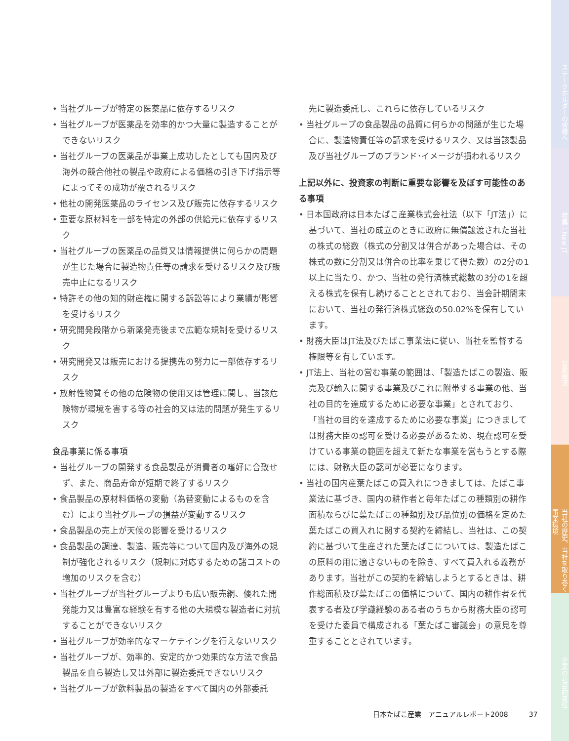• 当社グループが特定の医薬品に依存するリスク
• 当社グループが医薬品を効率的かつ大量に製造することができないリスク
• 当社グループの医薬品が事業上成功したとしても国内及び海外の競合他社の製品や政府による価格の引き下げ指示等によってその成功が覆されるリスク
• 他社の開発医薬品のライセンス及び販売に依存するリスク
• 重要な原材料を一部を特定の外部の供給元に依存するリスク
• 当社グループの医薬品の品質又は情報提供に何らかの問題が生じた場合に製造物責任等の請求を受けるリスク及び販売中止になるリスク
• 特許その他の知的財産権に関する訴訟等により業績が影響を受けるリスク
• 研究開発段階から新薬発売後まで広範な規制を受けるリスク
• 研究開発又は販売における提携先の努力に一部依存するリスク
• 放射性物質その他の危険物の使用又は管理に関し、当該危険物が環境を害する等の社会的又は法的問題が発生するリスク
食品事業に係る事項
• 当社グループの開発する食品製品が消費者の嗜好に合致せず、また、商品寿命が短期で終了するリスク
• 食品製品の原材料価格の変動（為替変動によるものを含む）により当社グループの損益が変動するリスク
• 食品製品の売上が天候の影響を受けるリスク
• 食品製品の調達、製造、販売等について国内及び海外の規制が強化されるリスク（規制に対応するための諸コストの増加のリスクを含む）
• 当社グループが当社グループよりも広い販売網、優れた開発能力又は豊富な経験を有する他の大規模な製造者に対抗することができないリスク
• 当社グループが効率的なマーケテイングを行えないリスク
• 当社グループが、効率的、安定的かつ効果的な方法で食品製品を自ら製造し又は外部に製造委託できないリスク
• 当社グループが飲料製品の製造をすべて国内の外部委託
先に製造委託し、これらに依存しているリスク
• 当社グループの食品製品の品質に何らかの問題が生じた場合に、製造物責任等の請求を受けるリスク、又は当該製品及び当社グループのブランド･イメージが損われるリスク
上記以外に、投資家の判断に重要な影響を及ぼす可能性のある事項
• 日本国政府は日本たばこ産業株式会社法（以下「JT法」）に基づいて、当社の成立のときに政府に無償譲渡された当社の株式の総数（株式の分割又は併合があった場合は、その株式の数に分割又は併合の比率を乗じて得た数）の2分の1以上に当たり、かつ、当社の発行済株式総数の3分の1を超える株式を保有し続けることとされており、当会計期間末において、当社の発行済株式総数の50.02%を保有しています。
• 財務大臣はJT法及びたばこ事業法に従い、当社を監督する権限等を有しています。
• JT法上、当社の営む事業の範囲は、「製造たばこの製造、販売及び輸入に関する事業及びこれに附帯する事業の他、当社の目的を達成するために必要な事業」とされており、「当社の目的を達成するために必要な事業」につきましては財務大臣の認可を受ける必要があるため、現在認可を受けている事業の範囲を超えて新たな事業を営もうとする際には、財務大臣の認可が必要になります。
• 当社の国内産葉たばこの買入れにつきましては、たばこ事業法に基づき、国内の耕作者と毎年たばこの種類別の耕作面積ならびに葉たばこの種類別及び品位別の価格を定めた葉たばこの買入れに関する契約を締結し、当社は、この契約に基づいて生産された葉たばこについては、製造たばこの原料の用に適さないものを除き、すべて買入れる義務があります。当社がこの契約を締結しようとするときは、耕作総面積及び葉たばこの価格について、国内の耕作者を代表する者及び学識経験のある者のうちから財務大臣の認可を受けた委員で構成される「葉たばこ審議会」の意見を尊重することとされています。
日本たばこ産業　アニュアルレポート2008　　　37
ステークホルダーの皆様へ
特集：New JT
営業概況
当社の歴史、当社を取り巻く事業環境
企業の社会的責任